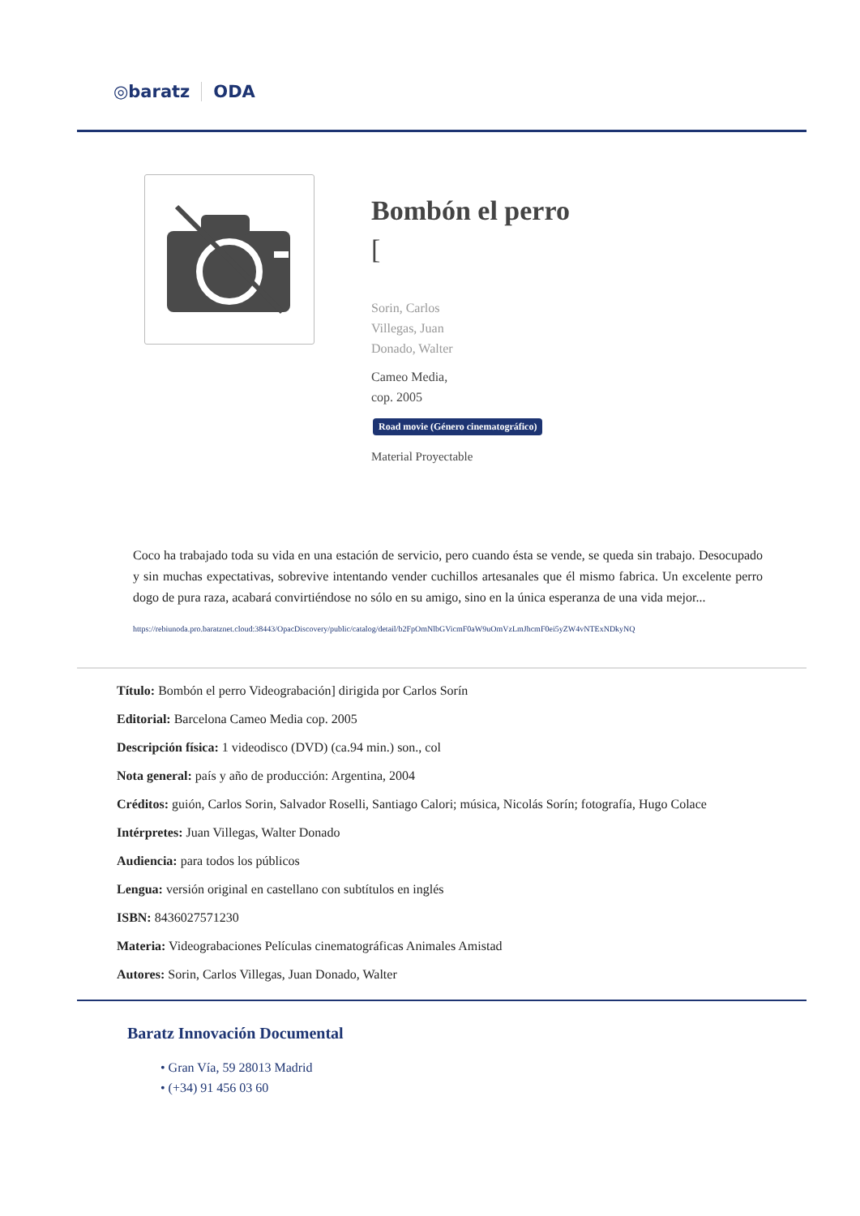◎baratz ODA
Bombón el perro
[
Sorin, Carlos
Villegas, Juan
Donado, Walter
Cameo Media,
cop. 2005
Road movie (Género cinematográfico)
Material Proyectable
Coco ha trabajado toda su vida en una estación de servicio, pero cuando ésta se vende, se queda sin trabajo. Desocupado y sin muchas expectativas, sobrevive intentando vender cuchillos artesanales que él mismo fabrica. Un excelente perro dogo de pura raza, acabará convirtiéndose no sólo en su amigo, sino en la única esperanza de una vida mejor...
https://rebiunoda.pro.baratznet.cloud:38443/OpacDiscovery/public/catalog/detail/b2FpOmNlbGVicmF0aW9uOmVzLmJhcmF0ei5yZW4vNTExNDkyNQ
Título: Bombón el perro Videograbación] dirigida por Carlos Sorín
Editorial: Barcelona Cameo Media cop. 2005
Descripción física: 1 videodisco (DVD) (ca.94 min.) son., col
Nota general: país y año de producción: Argentina, 2004
Créditos: guión, Carlos Sorin, Salvador Roselli, Santiago Calori; música, Nicolás Sorín; fotografía, Hugo Colace
Intérpretes: Juan Villegas, Walter Donado
Audiencia: para todos los públicos
Lengua: versión original en castellano con subtítulos en inglés
ISBN: 8436027571230
Materia: Videograbaciones Películas cinematográficas Animales Amistad
Autores: Sorin, Carlos Villegas, Juan Donado, Walter
Baratz Innovación Documental
• Gran Vía, 59 28013 Madrid
• (+34) 91 456 03 60